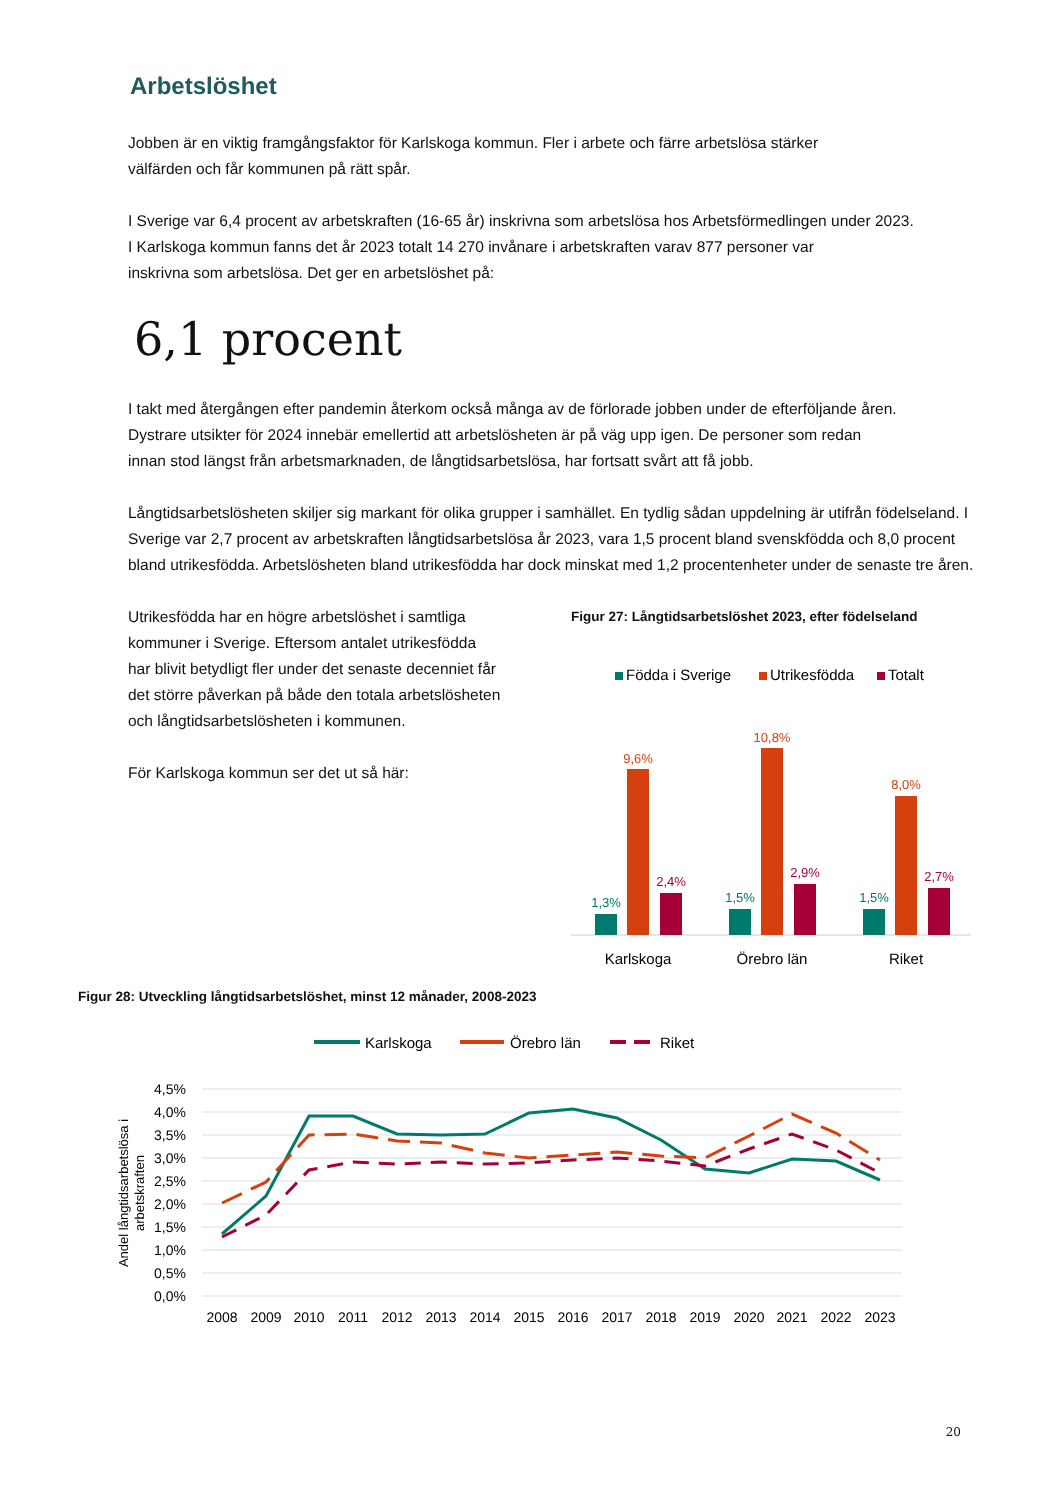Arbetslöshet
Jobben är en viktig framgångsfaktor för Karlskoga kommun. Fler i arbete och färre arbetslösa stärker
välfärden och får kommunen på rätt spår.
I Sverige var 6,4 procent av arbetskraften (16-65 år) inskrivna som arbetslösa hos Arbetsförmedlingen under 2023.
I Karlskoga kommun fanns det år 2023 totalt 14 270 invånare i arbetskraften varav 877 personer var
inskrivna som arbetslösa. Det ger en arbetslöshet på:
6,1 procent
I takt med återgången efter pandemin återkom också många av de förlorade jobben under de efterföljande åren.
Dystrare utsikter för 2024 innebär emellertid att arbetslösheten är på väg upp igen. De personer som redan
innan stod längst från arbetsmarknaden, de långtidsarbetslösa, har fortsatt svårt att få jobb.
Långtidsarbetslösheten skiljer sig markant för olika grupper i samhället. En tydlig sådan uppdelning är utifrån födelseland. I Sverige var 2,7 procent av arbetskraften långtidsarbetslösa år 2023, vara 1,5 procent bland svenskfödda och 8,0 procent bland utrikesfödda. Arbetslösheten bland utrikesfödda har dock minskat med 1,2 procentenheter under de senaste tre åren.
Utrikesfödda har en högre arbetslöshet i samtliga kommuner i Sverige. Eftersom antalet utrikesfödda har blivit betydligt fler under det senaste decenniet får det större påverkan på både den totala arbetslösheten och långtidsarbetslösheten i kommunen.
För Karlskoga kommun ser det ut så här:
Figur 27: Långtidsarbetslöshet 2023, efter födelseland
Födda i Sverige
Utrikesfödda
Totalt
1,3%
9,6%
2,4%
1,5%
10,8%
2,9%
1,5%
8,0%
2,7%
Karlskoga
Örebro län
Riket
Figur 28: Utveckling långtidsarbetslöshet, minst 12 månader, 2008-2023
Karlskoga
Örebro län
Riket
4,5%
4,0%
3,5%
3,0%
2,5%
2,0%
1,5%
1,0%
0,5%
0,0%
Andel långtidsarbetslösa i
arbetskraften
2008
2009
2010
2011
2012
2013
2014
2015
2016
2017
2018
2019
2020
2021
2022
2023
20